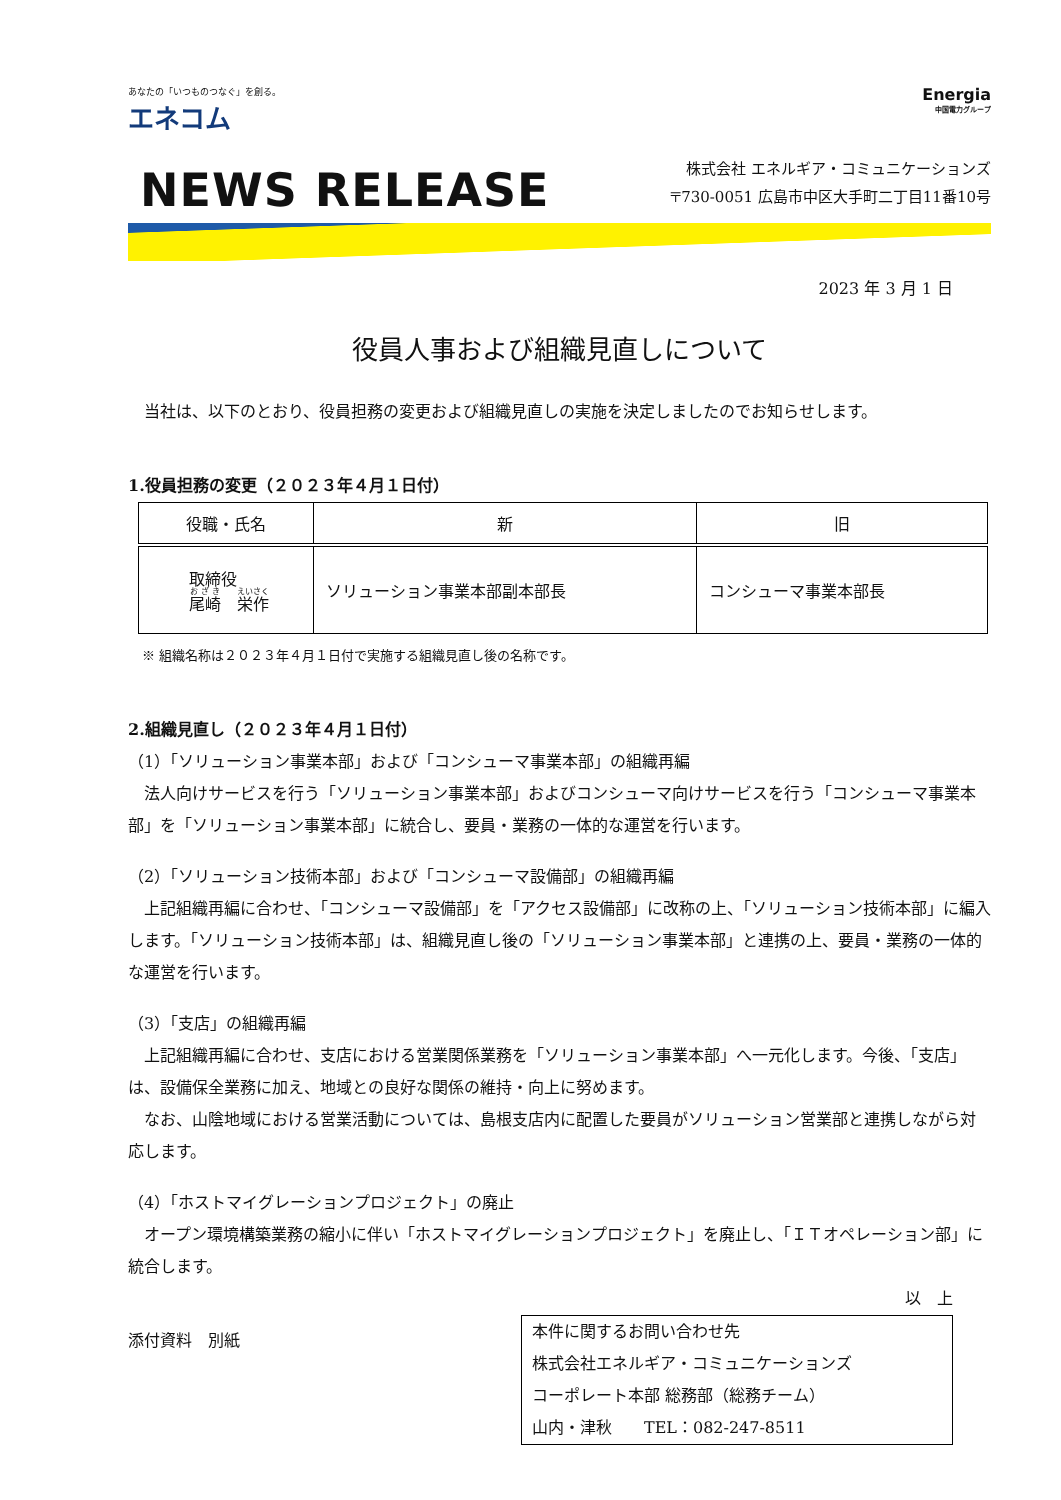あなたの「いつものつなぐ」を創る。
エネコム
Energia
中国電力グループ
NEWS RELEASE
株式会社 エネルギア・コミュニケーションズ
〒730-0051 広島市中区大手町二丁目11番10号
2023 年 3 月 1 日
役員人事および組織見直しについて
 当社は、以下のとおり、役員担務の変更および組織見直しの実施を決定しましたのでお知らせします。
1.役員担務の変更（２０２３年４月１日付）
| 役職・氏名 | 新 | 旧 |
| --- | --- | --- |
| 取締役 尾崎 栄作 | ソリューション事業本部副本部長 | コンシューマ事業本部長 |
※ 組織名称は２０２３年４月１日付で実施する組織見直し後の名称です。
2.組織見直し（２０２３年４月１日付）
（1）「ソリューション事業本部」および「コンシューマ事業本部」の組織再編
 法人向けサービスを行う「ソリューション事業本部」およびコンシューマ向けサービスを行う「コンシューマ事業本部」を「ソリューション事業本部」に統合し、要員・業務の一体的な運営を行います。
（2）「ソリューション技術本部」および「コンシューマ設備部」の組織再編
 上記組織再編に合わせ、「コンシューマ設備部」を「アクセス設備部」に改称の上、「ソリューション技術本部」に編入します。「ソリューション技術本部」は、組織見直し後の「ソリューション事業本部」と連携の上、要員・業務の一体的な運営を行います。
（3）「支店」の組織再編
 上記組織再編に合わせ、支店における営業関係業務を「ソリューション事業本部」へ一元化します。今後、「支店」は、設備保全業務に加え、地域との良好な関係の維持・向上に努めます。
 なお、山陰地域における営業活動については、島根支店内に配置した要員がソリューション営業部と連携しながら対応します。
（4）「ホストマイグレーションプロジェクト」の廃止
 オープン環境構築業務の縮小に伴い「ホストマイグレーションプロジェクト」を廃止し、「ＩＴオペレーション部」に統合します。
以 上
添付資料 別紙
本件に関するお問い合わせ先
株式会社エネルギア・コミュニケーションズ
コーポレート本部 総務部（総務チーム）
山内・津秋  TEL：082-247-8511